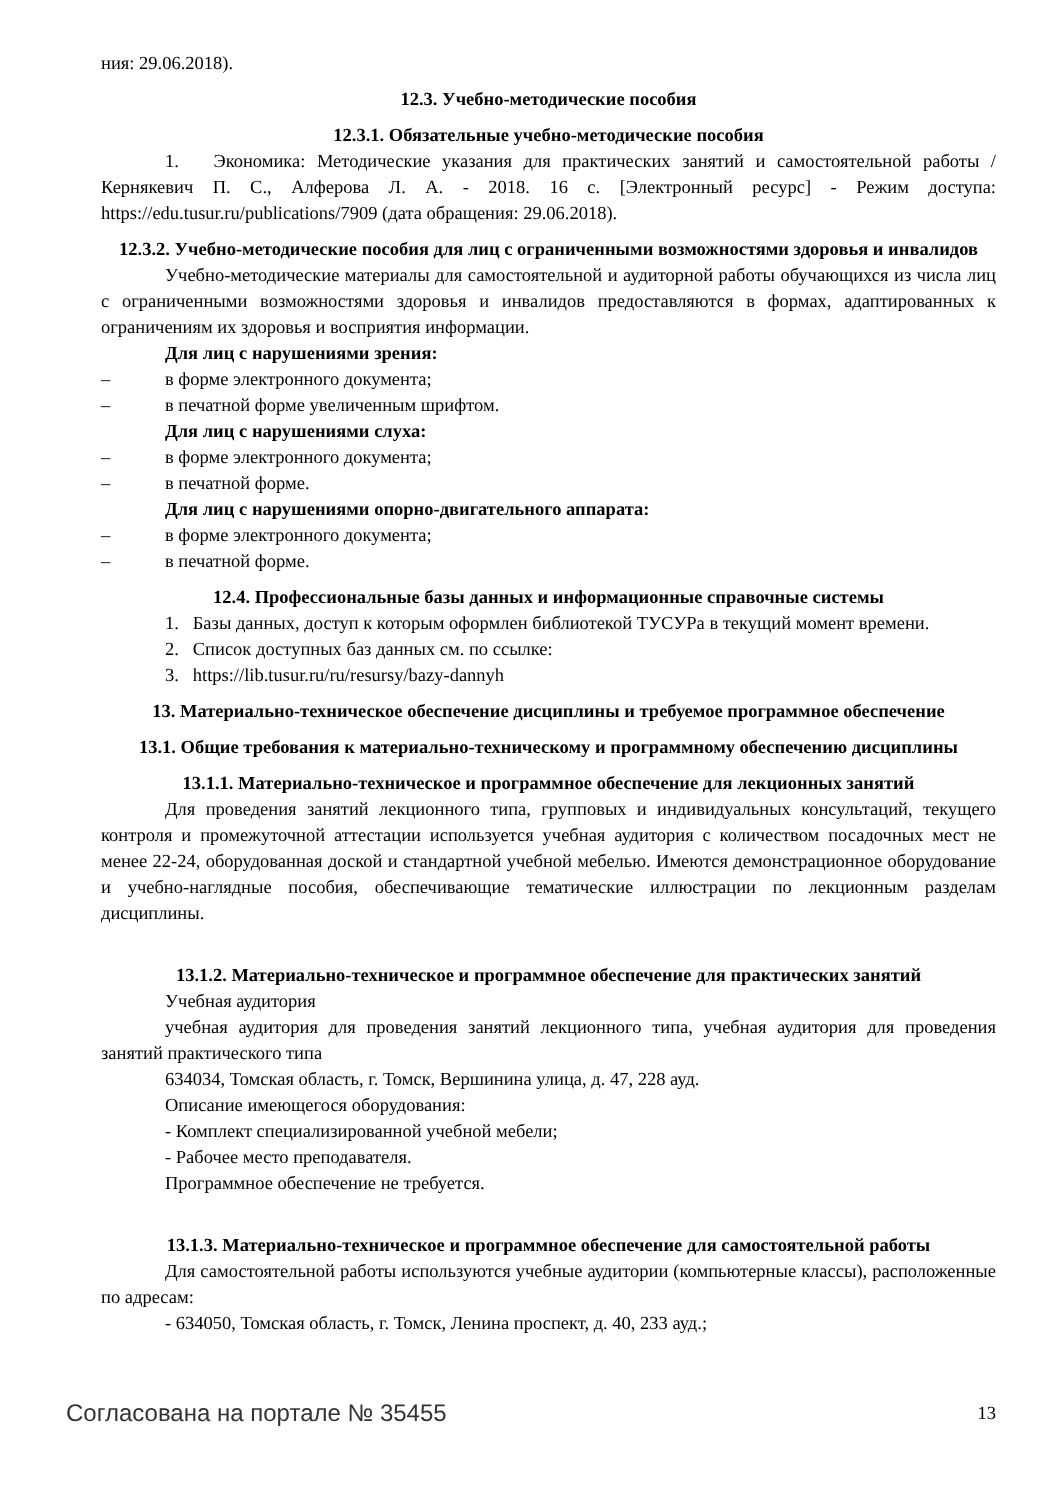ния: 29.06.2018).
12.3. Учебно-методические пособия
12.3.1. Обязательные учебно-методические пособия
1. Экономика: Методические указания для практических занятий и самостоятельной работы / Кернякевич П. С., Алферова Л. А. - 2018. 16 с. [Электронный ресурс] - Режим доступа: https://edu.tusur.ru/publications/7909 (дата обращения: 29.06.2018).
12.3.2. Учебно-методические пособия для лиц с ограниченными возможностями здоровья и инвалидов
Учебно-методические материалы для самостоятельной и аудиторной работы обучающихся из числа лиц с ограниченными возможностями здоровья и инвалидов предоставляются в формах, адаптированных к ограничениям их здоровья и восприятия информации.
Для лиц с нарушениями зрения:
– в форме электронного документа;
– в печатной форме увеличенным шрифтом.
Для лиц с нарушениями слуха:
– в форме электронного документа;
– в печатной форме.
Для лиц с нарушениями опорно-двигательного аппарата:
– в форме электронного документа;
– в печатной форме.
12.4. Профессиональные базы данных и информационные справочные системы
1. Базы данных, доступ к которым оформлен библиотекой ТУСУРа в текущий момент времени.
2. Список доступных баз данных см. по ссылке:
3. https://lib.tusur.ru/ru/resursy/bazy-dannyh
13. Материально-техническое обеспечение дисциплины и требуемое программное обеспечение
13.1. Общие требования к материально-техническому и программному обеспечению дисциплины
13.1.1. Материально-техническое и программное обеспечение для лекционных занятий
Для проведения занятий лекционного типа, групповых и индивидуальных консультаций, текущего контроля и промежуточной аттестации используется учебная аудитория с количеством посадочных мест не менее 22-24, оборудованная доской и стандартной учебной мебелью. Имеются демонстрационное оборудование и учебно-наглядные пособия, обеспечивающие тематические иллюстрации по лекционным разделам дисциплины.
13.1.2. Материально-техническое и программное обеспечение для практических занятий
Учебная аудитория
учебная аудитория для проведения занятий лекционного типа, учебная аудитория для проведения занятий практического типа
634034, Томская область, г. Томск, Вершинина улица, д. 47, 228 ауд.
Описание имеющегося оборудования:
- Комплект специализированной учебной мебели;
- Рабочее место преподавателя.
Программное обеспечение не требуется.
13.1.3. Материально-техническое и программное обеспечение для самостоятельной работы
Для самостоятельной работы используются учебные аудитории (компьютерные классы), расположенные по адресам:
- 634050, Томская область, г. Томск, Ленина проспект, д. 40, 233 ауд.;
Согласована на портале № 35455 13